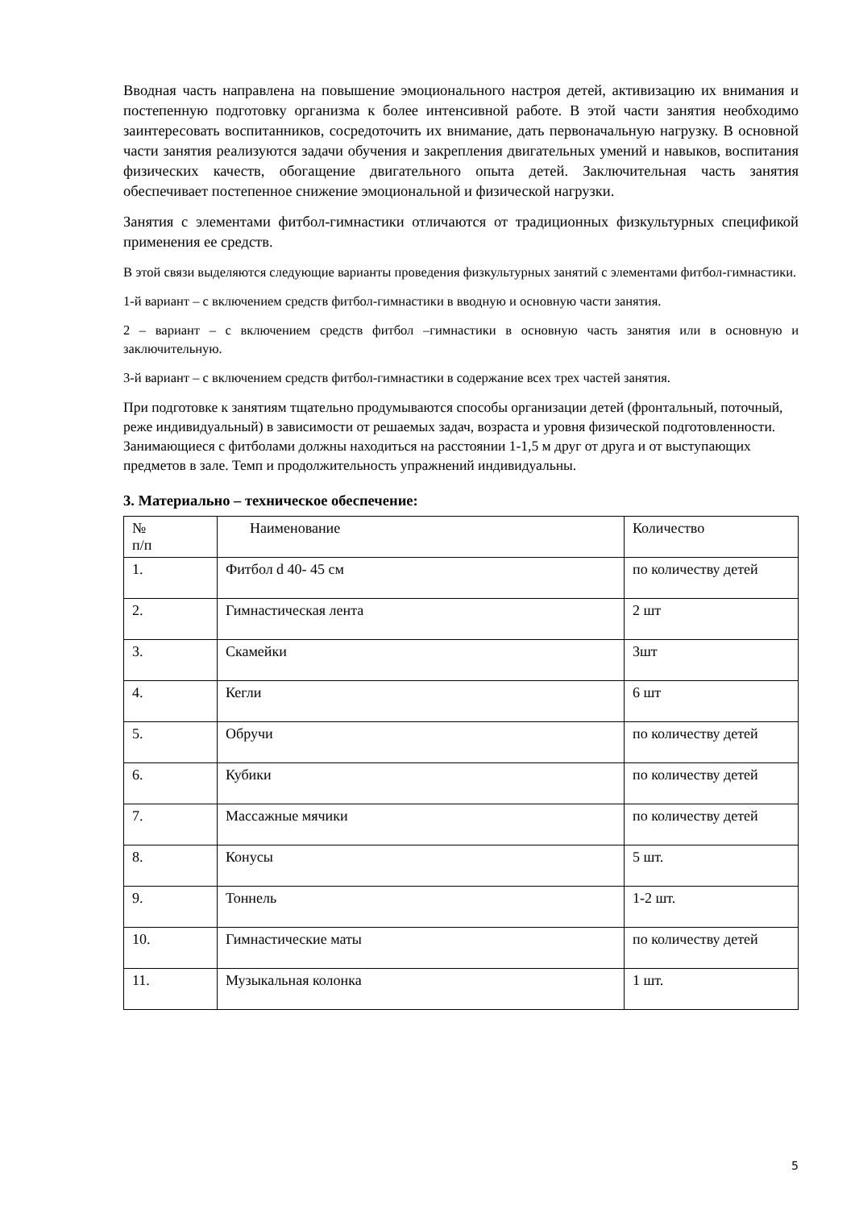Вводная часть направлена на повышение эмоционального настроя детей, активизацию их внимания и постепенную подготовку организма к более интенсивной работе. В этой части занятия необходимо заинтересовать воспитанников, сосредоточить их внимание, дать первоначальную нагрузку. В основной части занятия реализуются задачи обучения и закрепления двигательных умений и навыков, воспитания физических качеств, обогащение двигательного опыта детей. Заключительная часть занятия обеспечивает постепенное снижение эмоциональной и физической нагрузки.
Занятия с элементами фитбол-гимнастики отличаются от традиционных физкультурных спецификой применения ее средств.
В этой связи выделяются следующие варианты проведения физкультурных занятий с элементами фитбол-гимнастики.
1-й вариант – с включением средств фитбол-гимнастики в вводную и основную части занятия.
2 – вариант – с включением средств фитбол –гимнастики в основную часть занятия или в основную и заключительную.
3-й вариант – с включением средств фитбол-гимнастики в содержание всех трех частей занятия.
При подготовке к занятиям тщательно продумываются способы организации детей (фронтальный, поточный, реже индивидуальный) в зависимости от решаемых задач, возраста и уровня физической подготовленности. Занимающиеся с фитболами должны находиться на расстоянии 1-1,5 м друг от друга и от выступающих предметов в зале. Темп и продолжительность упражнений индивидуальны.
3. Материально – техническое обеспечение:
| № п/п | Наименование | Количество |
| 1. | Фитбол d 40- 45 см | по количеству детей |
| 2. | Гимнастическая лента | 2 шт |
| 3. | Скамейки | 3шт |
| 4. | Кегли | 6 шт |
| 5. | Обручи | по количеству детей |
| 6. | Кубики | по количеству детей |
| 7. | Массажные мячики | по количеству детей |
| 8. | Конусы | 5 шт. |
| 9. | Тоннель | 1-2 шт. |
| 10. | Гимнастические маты | по количеству детей |
| 11. | Музыкальная колонка | 1 шт. |
5